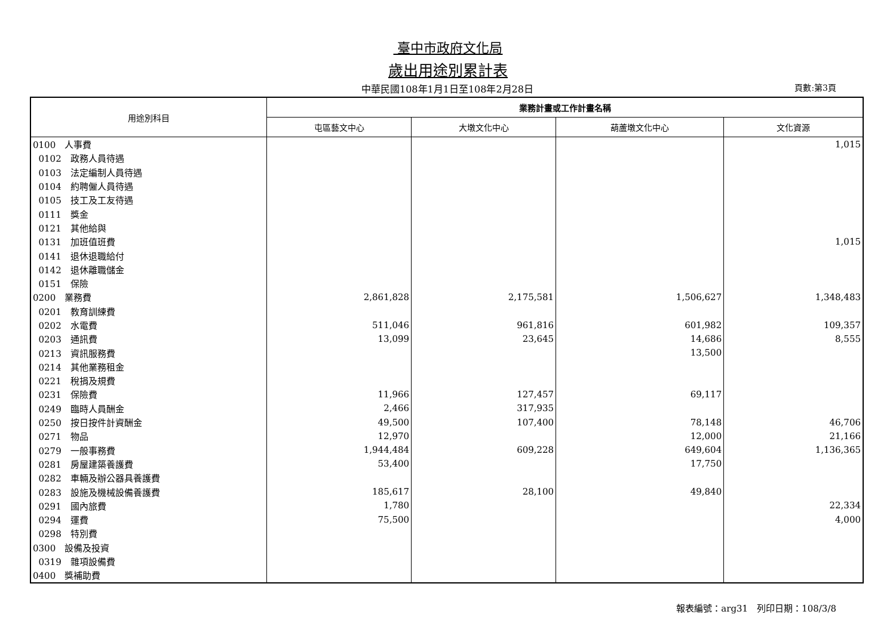臺中市政府文化局
歲出用途別累計表
中華民國108年1月1日至108年2月28日
頁數:第3頁
| 用途別科目 | 業務計畫或工作計畫名稱 | | | |
| --- | --- | --- | --- | --- |
| | 屯區藝文中心 | 大墩文化中心 | 葫蘆墩文化中心 | 文化資源 |
| 0100 人事費 | | | | 1,015 |
| 0102 政務人員待遇 | | | | |
| 0103 法定編制人員待遇 | | | | |
| 0104 約聘僱人員待遇 | | | | |
| 0105 技工及工友待遇 | | | | |
| 0111 獎金 | | | | |
| 0121 其他給與 | | | | |
| 0131 加班值班費 | | | | 1,015 |
| 0141 退休退職給付 | | | | |
| 0142 退休離職儲金 | | | | |
| 0151 保險 | | | | |
| 0200 業務費 | 2,861,828 | 2,175,581 | 1,506,627 | 1,348,483 |
| 0201 教育訓練費 | | | | |
| 0202 水電費 | 511,046 | 961,816 | 601,982 | 109,357 |
| 0203 通訊費 | 13,099 | 23,645 | 14,686 | 8,555 |
| 0213 資訊服務費 | | | 13,500 | |
| 0214 其他業務租金 | | | | |
| 0221 稅捐及規費 | | | | |
| 0231 保險費 | 11,966 | 127,457 | 69,117 | |
| 0249 臨時人員酬金 | 2,466 | 317,935 | | |
| 0250 按日按件計資酬金 | 49,500 | 107,400 | 78,148 | 46,706 |
| 0271 物品 | 12,970 | | 12,000 | 21,166 |
| 0279 一般事務費 | 1,944,484 | 609,228 | 649,604 | 1,136,365 |
| 0281 房屋建築養護費 | 53,400 | | 17,750 | |
| 0282 車輛及辦公器具養護費 | | | | |
| 0283 設施及機械設備養護費 | 185,617 | 28,100 | 49,840 | |
| 0291 國內旅費 | 1,780 | | | 22,334 |
| 0294 運費 | 75,500 | | | 4,000 |
| 0298 特別費 | | | | |
| 0300 設備及投資 | | | | |
| 0319 雜項設備費 | | | | |
| 0400 獎補助費 | | | | |
報表編號：arg31　列印日期：108/3/8